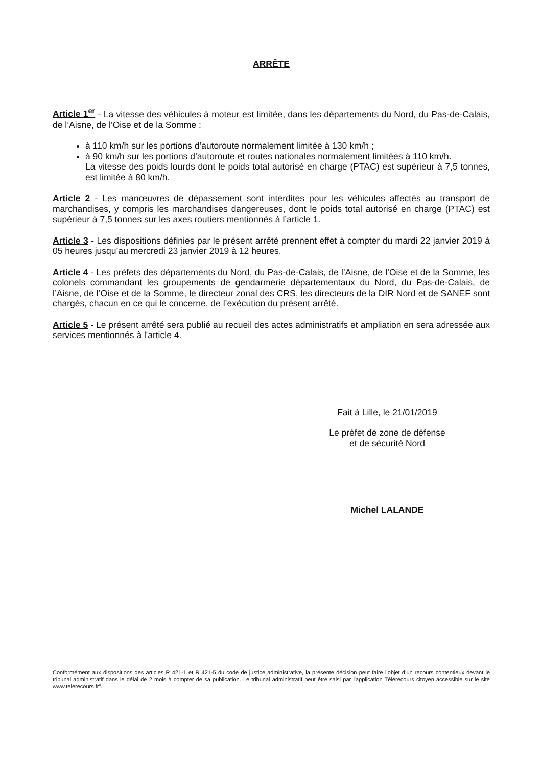ARRÊTE
Article 1<sup>er</sup> - La vitesse des véhicules à moteur est limitée, dans les départements du Nord, du Pas-de-Calais, de l’Aisne, de l’Oise et de la Somme :
à 110 km/h sur les portions d’autoroute normalement limitée à 130 km/h ;
à 90 km/h sur les portions d’autoroute et routes nationales normalement limitées à 110 km/h.
La vitesse des poids lourds dont le poids total autorisé en charge (PTAC) est supérieur à 7,5 tonnes, est limitée à 80 km/h.
Article 2 - Les manœuvres de dépassement sont interdites pour les véhicules affectés au transport de marchandises, y compris les marchandises dangereuses, dont le poids total autorisé en charge (PTAC) est supérieur à 7,5 tonnes sur les axes routiers mentionnés à l’article 1.
Article 3 - Les dispositions définies par le présent arrêté prennent effet à compter du mardi 22 janvier 2019 à 05 heures jusqu’au mercredi 23 janvier 2019 à 12 heures.
Article 4 - Les préfets des départements du Nord, du Pas-de-Calais, de l’Aisne, de l’Oise et de la Somme, les colonels commandant les groupements de gendarmerie départementaux du Nord, du Pas-de-Calais, de l’Aisne, de l’Oise et de la Somme, le directeur zonal des CRS, les directeurs de la DIR Nord et de SANEF sont chargés, chacun en ce qui le concerne, de l’exécution du présent arrêté.
Article 5 - Le présent arrêté sera publié au recueil des actes administratifs et ampliation en sera adressée aux services mentionnés à l'article 4.
Fait à Lille, le 21/01/2019
Le préfet de zone de défense
et de sécurité Nord
Michel LALANDE
Conformément aux dispositions des articles R 421-1 et R 421-5 du code de justice administrative, la présente décision peut faire l’objet d’un recours contentieux devant le tribunal administratif dans le délai de 2 mois à compter de sa publication. Le tribunal administratif peut être saisi par l'application Télérecours citoyen accessible sur le site www.telerecours.fr".